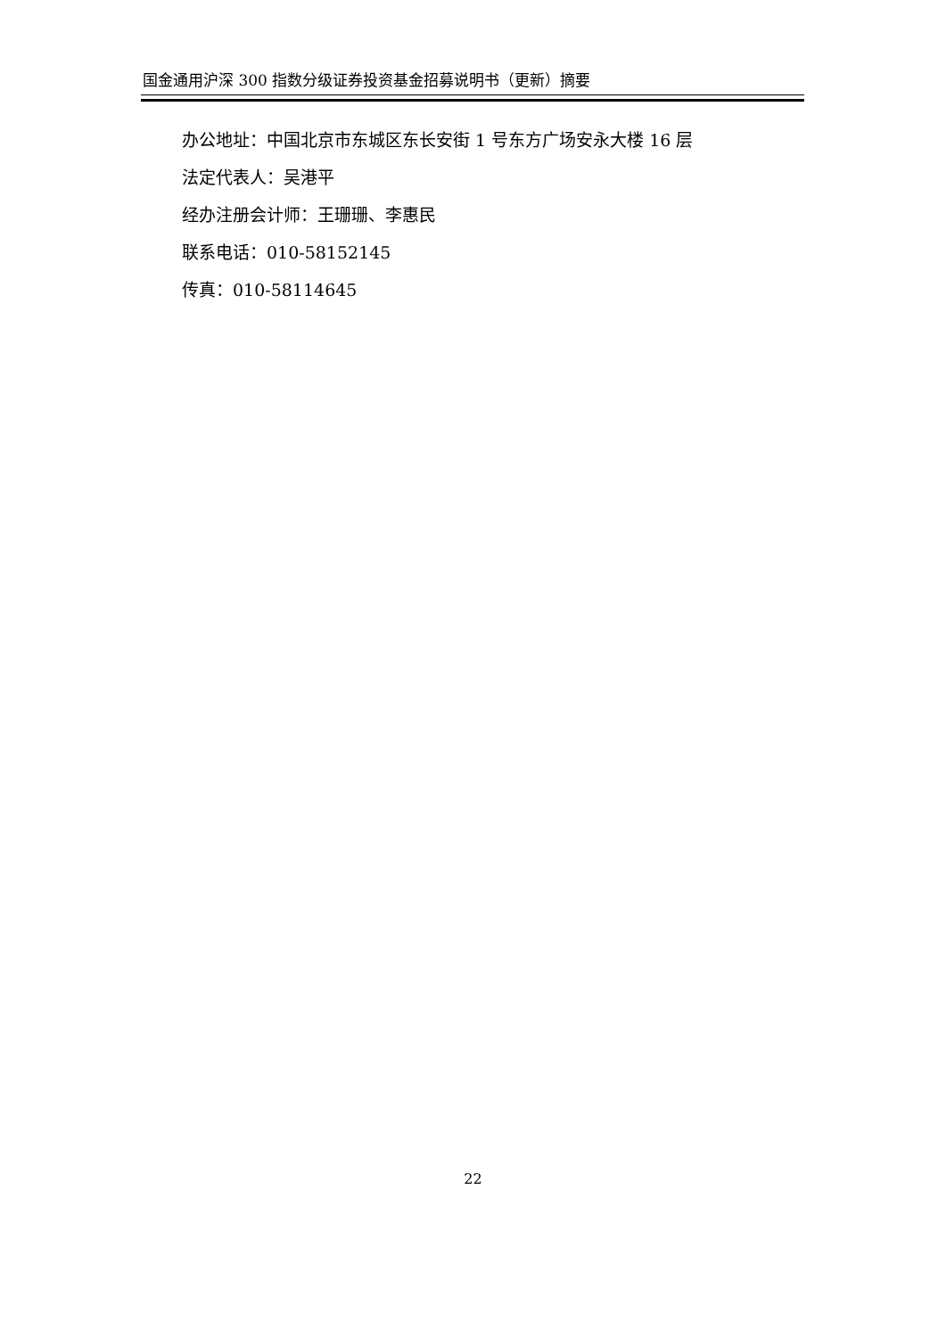国金通用沪深 300 指数分级证券投资基金招募说明书（更新）摘要
办公地址：中国北京市东城区东长安街 1 号东方广场安永大楼 16 层
法定代表人：吴港平
经办注册会计师：王珊珊、李惠民
联系电话：010-58152145
传真：010-58114645
22